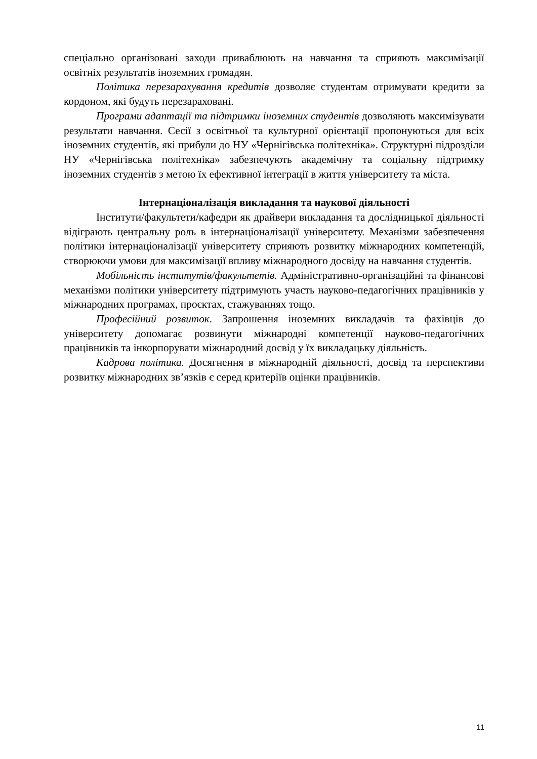спеціально організовані заходи приваблюють на навчання та сприяють максимізації освітніх результатів іноземних громадян.
Політика перезарахування кредитів дозволяє студентам отримувати кредити за кордоном, які будуть перезараховані.
Програми адаптації та підтримки іноземних студентів дозволяють максимізувати результати навчання. Сесії з освітньої та культурної орієнтації пропонуються для всіх іноземних студентів, які прибули до НУ «Чернігівська політехніка». Структурні підрозділи НУ «Чернігівська політехніка» забезпечують академічну та соціальну підтримку іноземних студентів з метою їх ефективної інтеграції в життя університету та міста.
Інтернаціоналізація викладання та наукової діяльності
Інститути/факультети/кафедри як драйвери викладання та дослідницької діяльності відіграють центральну роль в інтернаціоналізації університету. Механізми забезпечення політики інтернаціоналізації університету сприяють розвитку міжнародних компетенцій, створюючи умови для максимізації впливу міжнародного досвіду на навчання студентів.
Мобільність інститутів/факультетів. Адміністративно-організаційні та фінансові механізми політики університету підтримують участь науково-педагогічних працівників у міжнародних програмах, проєктах, стажуваннях тощо.
Професійний розвиток. Запрошення іноземних викладачів та фахівців до університету допомагає розвинути міжнародні компетенції науково-педагогічних працівників та інкорпорувати міжнародний досвід у їх викладацьку діяльність.
Кадрова політика. Досягнення в міжнародній діяльності, досвід та перспективи розвитку міжнародних зв’язків є серед критеріїв оцінки працівників.
11